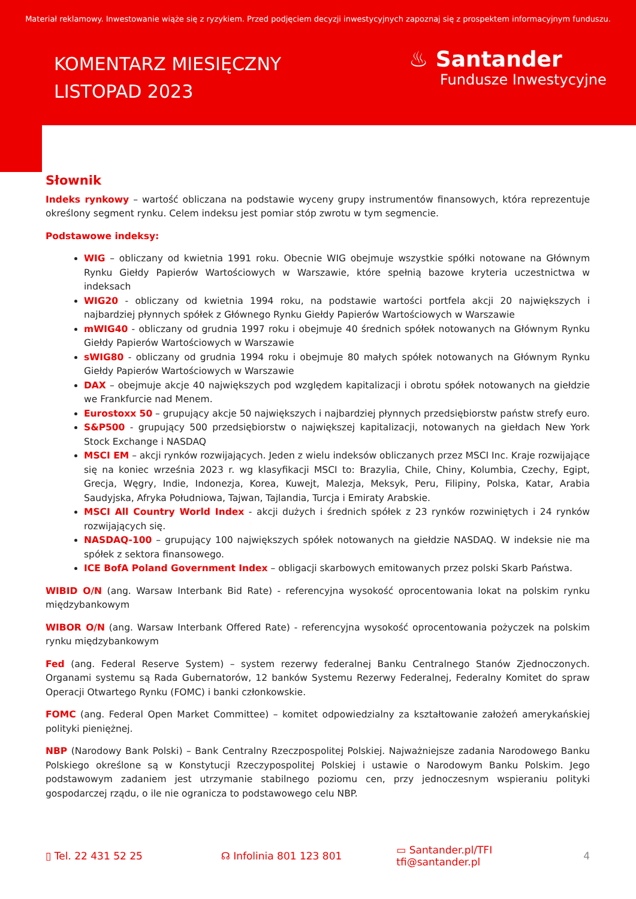Materiał reklamowy. Inwestowanie wiąże się z ryzykiem. Przed podjęciem decyzji inwestycyjnych zapoznaj się z prospektem informacyjnym funduszu.
KOMENTARZ MIESIĘCZNY
LISTOPAD 2023
♨ Santander
Fundusze Inwestycyjne
Słownik
Indeks rynkowy – wartość obliczana na podstawie wyceny grupy instrumentów finansowych, która reprezentuje określony segment rynku. Celem indeksu jest pomiar stóp zwrotu w tym segmencie.
Podstawowe indeksy:
WIG – obliczany od kwietnia 1991 roku. Obecnie WIG obejmuje wszystkie spółki notowane na Głównym Rynku Giełdy Papierów Wartościowych w Warszawie, które spełnią bazowe kryteria uczestnictwa w indeksach
WIG20 - obliczany od kwietnia 1994 roku, na podstawie wartości portfela akcji 20 największych i najbardziej płynnych spółek z Głównego Rynku Giełdy Papierów Wartościowych w Warszawie
mWIG40 - obliczany od grudnia 1997 roku i obejmuje 40 średnich spółek notowanych na Głównym Rynku Giełdy Papierów Wartościowych w Warszawie
sWIG80 - obliczany od grudnia 1994 roku i obejmuje 80 małych spółek notowanych na Głównym Rynku Giełdy Papierów Wartościowych w Warszawie
DAX – obejmuje akcje 40 największych pod względem kapitalizacji i obrotu spółek notowanych na giełdzie we Frankfurcie nad Menem.
Eurostoxx 50 – grupujący akcje 50 największych i najbardziej płynnych przedsiębiorstw państw strefy euro.
S&P500 - grupujący 500 przedsiębiorstw o największej kapitalizacji, notowanych na giełdach New York Stock Exchange i NASDAQ
MSCI EM – akcji rynków rozwijających. Jeden z wielu indeksów obliczanych przez MSCI Inc. Kraje rozwijające się na koniec września 2023 r. wg klasyfikacji MSCI to: Brazylia, Chile, Chiny, Kolumbia, Czechy, Egipt, Grecja, Węgry, Indie, Indonezja, Korea, Kuwejt, Malezja, Meksyk, Peru, Filipiny, Polska, Katar, Arabia Saudyjska, Afryka Południowa, Tajwan, Tajlandia, Turcja i Emiraty Arabskie.
MSCI All Country World Index - akcji dużych i średnich spółek z 23 rynków rozwiniętych i 24 rynków rozwijających się.
NASDAQ-100 – grupujący 100 największych spółek notowanych na giełdzie NASDAQ. W indeksie nie ma spółek z sektora finansowego.
ICE BofA Poland Government Index – obligacji skarbowych emitowanych przez polski Skarb Państwa.
WIBID O/N (ang. Warsaw Interbank Bid Rate) - referencyjna wysokość oprocentowania lokat na polskim rynku międzybankowym
WIBOR O/N (ang. Warsaw Interbank Offered Rate) - referencyjna wysokość oprocentowania pożyczek na polskim rynku międzybankowym
Fed (ang. Federal Reserve System) – system rezerwy federalnej Banku Centralnego Stanów Zjednoczonych. Organami systemu są Rada Gubernatorów, 12 banków Systemu Rezerwy Federalnej, Federalny Komitet do spraw Operacji Otwartego Rynku (FOMC) i banki członkowskie.
FOMC (ang. Federal Open Market Committee) – komitet odpowiedzialny za kształtowanie założeń amerykańskiej polityki pieniężnej.
NBP (Narodowy Bank Polski) – Bank Centralny Rzeczpospolitej Polskiej. Najważniejsze zadania Narodowego Banku Polskiego określone są w Konstytucji Rzeczypospolitej Polskiej i ustawie o Narodowym Banku Polskim. Jego podstawowym zadaniem jest utrzymanie stabilnego poziomu cen, przy jednoczesnym wspieraniu polityki gospodarczej rządu, o ile nie ogranicza to podstawowego celu NBP.
▯ Tel. 22 431 52 25 ☊ Infolinia 801 123 801
▭ Santander.pl/TFI
tfi@santander.pl
4